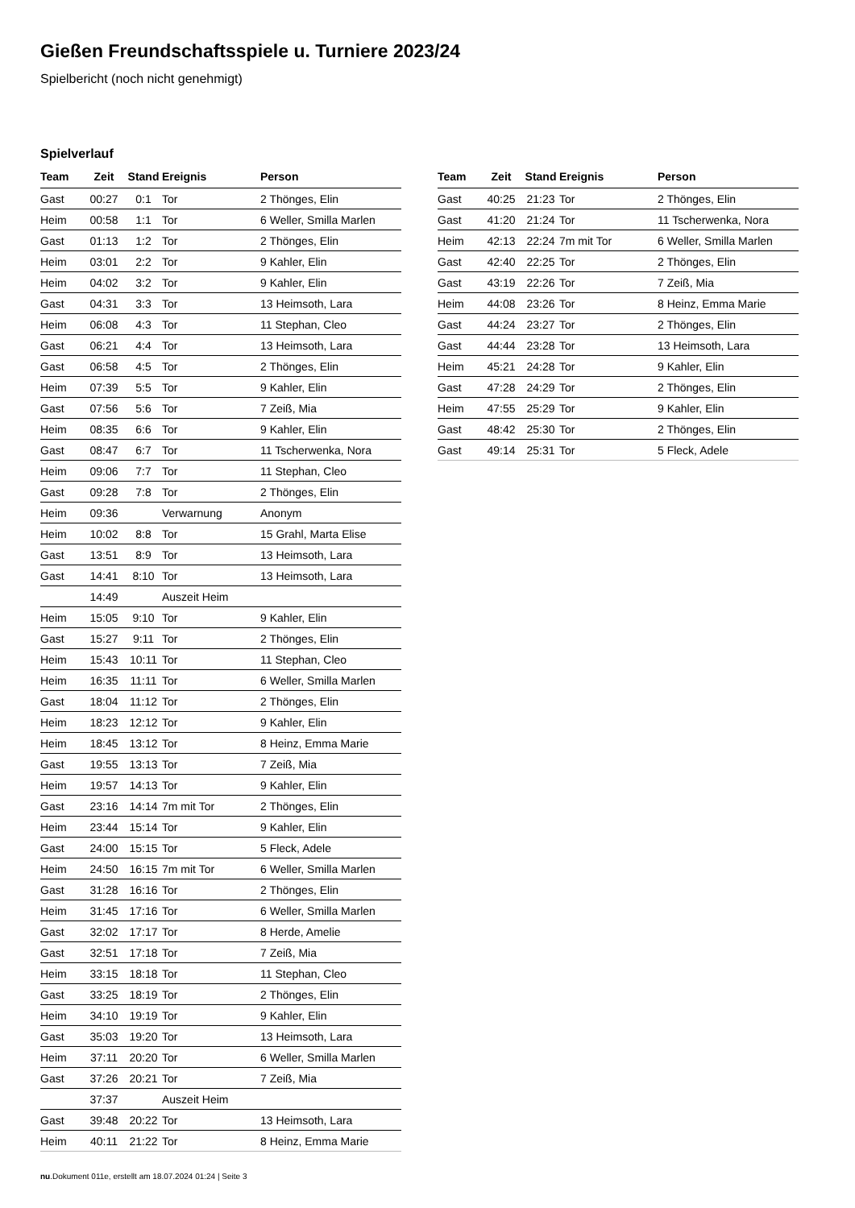Gießen Freundschaftsspiele u. Turniere 2023/24
Spielbericht (noch nicht genehmigt)
Spielverlauf
| Team | Zeit | Stand | Ereignis | Person |
| --- | --- | --- | --- | --- |
| Gast | 00:27 | 0:1 | Tor | 2 Thönges, Elin |
| Heim | 00:58 | 1:1 | Tor | 6 Weller, Smilla Marlen |
| Gast | 01:13 | 1:2 | Tor | 2 Thönges, Elin |
| Heim | 03:01 | 2:2 | Tor | 9 Kahler, Elin |
| Heim | 04:02 | 3:2 | Tor | 9 Kahler, Elin |
| Gast | 04:31 | 3:3 | Tor | 13 Heimsoth, Lara |
| Heim | 06:08 | 4:3 | Tor | 11 Stephan, Cleo |
| Gast | 06:21 | 4:4 | Tor | 13 Heimsoth, Lara |
| Gast | 06:58 | 4:5 | Tor | 2 Thönges, Elin |
| Heim | 07:39 | 5:5 | Tor | 9 Kahler, Elin |
| Gast | 07:56 | 5:6 | Tor | 7 Zeiß, Mia |
| Heim | 08:35 | 6:6 | Tor | 9 Kahler, Elin |
| Gast | 08:47 | 6:7 | Tor | 11 Tscherwenka, Nora |
| Heim | 09:06 | 7:7 | Tor | 11 Stephan, Cleo |
| Gast | 09:28 | 7:8 | Tor | 2 Thönges, Elin |
| Heim | 09:36 | | Verwarnung | Anonym |
| Heim | 10:02 | 8:8 | Tor | 15 Grahl, Marta Elise |
| Gast | 13:51 | 8:9 | Tor | 13 Heimsoth, Lara |
| Gast | 14:41 | 8:10 | Tor | 13 Heimsoth, Lara |
| | 14:49 | | Auszeit Heim | |
| Heim | 15:05 | 9:10 | Tor | 9 Kahler, Elin |
| Gast | 15:27 | 9:11 | Tor | 2 Thönges, Elin |
| Heim | 15:43 | 10:11 | Tor | 11 Stephan, Cleo |
| Heim | 16:35 | 11:11 | Tor | 6 Weller, Smilla Marlen |
| Gast | 18:04 | 11:12 | Tor | 2 Thönges, Elin |
| Heim | 18:23 | 12:12 | Tor | 9 Kahler, Elin |
| Heim | 18:45 | 13:12 | Tor | 8 Heinz, Emma Marie |
| Gast | 19:55 | 13:13 | Tor | 7 Zeiß, Mia |
| Heim | 19:57 | 14:13 | Tor | 9 Kahler, Elin |
| Gast | 23:16 | 14:14 | 7m mit Tor | 2 Thönges, Elin |
| Heim | 23:44 | 15:14 | Tor | 9 Kahler, Elin |
| Gast | 24:00 | 15:15 | Tor | 5 Fleck, Adele |
| Heim | 24:50 | 16:15 | 7m mit Tor | 6 Weller, Smilla Marlen |
| Gast | 31:28 | 16:16 | Tor | 2 Thönges, Elin |
| Heim | 31:45 | 17:16 | Tor | 6 Weller, Smilla Marlen |
| Gast | 32:02 | 17:17 | Tor | 8 Herde, Amelie |
| Gast | 32:51 | 17:18 | Tor | 7 Zeiß, Mia |
| Heim | 33:15 | 18:18 | Tor | 11 Stephan, Cleo |
| Gast | 33:25 | 18:19 | Tor | 2 Thönges, Elin |
| Heim | 34:10 | 19:19 | Tor | 9 Kahler, Elin |
| Gast | 35:03 | 19:20 | Tor | 13 Heimsoth, Lara |
| Heim | 37:11 | 20:20 | Tor | 6 Weller, Smilla Marlen |
| Gast | 37:26 | 20:21 | Tor | 7 Zeiß, Mia |
| | 37:37 | | Auszeit Heim | |
| Gast | 39:48 | 20:22 | Tor | 13 Heimsoth, Lara |
| Heim | 40:11 | 21:22 | Tor | 8 Heinz, Emma Marie |
| Team | Zeit | Stand | Ereignis | Person |
| --- | --- | --- | --- | --- |
| Gast | 40:25 | 21:23 | Tor | 2 Thönges, Elin |
| Gast | 41:20 | 21:24 | Tor | 11 Tscherwenka, Nora |
| Heim | 42:13 | 22:24 | 7m mit Tor | 6 Weller, Smilla Marlen |
| Gast | 42:40 | 22:25 | Tor | 2 Thönges, Elin |
| Gast | 43:19 | 22:26 | Tor | 7 Zeiß, Mia |
| Heim | 44:08 | 23:26 | Tor | 8 Heinz, Emma Marie |
| Gast | 44:24 | 23:27 | Tor | 2 Thönges, Elin |
| Gast | 44:44 | 23:28 | Tor | 13 Heimsoth, Lara |
| Heim | 45:21 | 24:28 | Tor | 9 Kahler, Elin |
| Gast | 47:28 | 24:29 | Tor | 2 Thönges, Elin |
| Heim | 47:55 | 25:29 | Tor | 9 Kahler, Elin |
| Gast | 48:42 | 25:30 | Tor | 2 Thönges, Elin |
| Gast | 49:14 | 25:31 | Tor | 5 Fleck, Adele |
nu.Dokument 011e, erstellt am 18.07.2024 01:24 | Seite 3